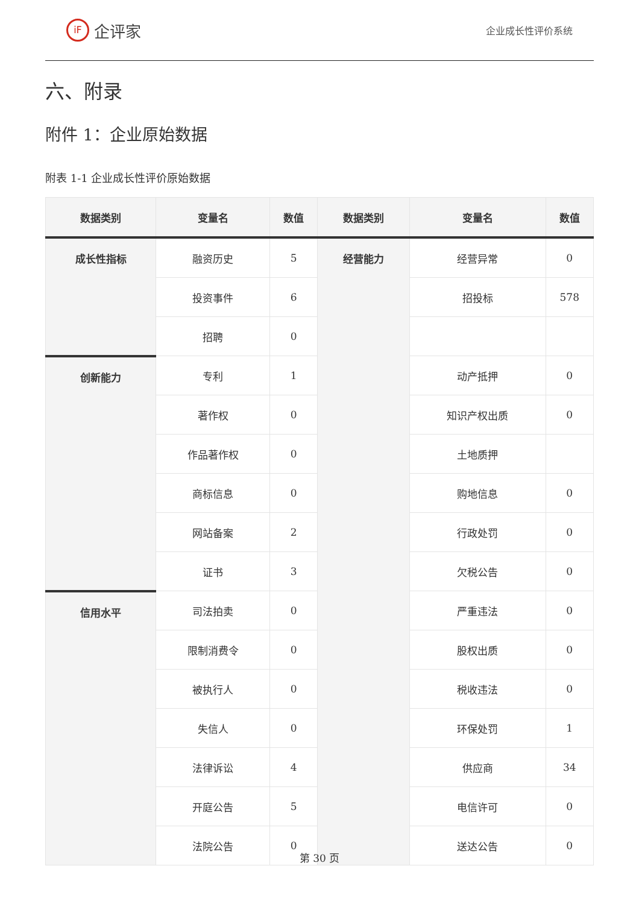iF 企评家
企业成长性评价系统
六、附录
附件 1：企业原始数据
附表 1-1 企业成长性评价原始数据
| 数据类别 | 变量名 | 数值 | 数据类别 | 变量名 | 数值 |
| --- | --- | --- | --- | --- | --- |
| 成长性指标 | 融资历史 | 5 | 经营能力 | 经营异常 | 0 |
| | 投资事件 | 6 | | 招投标 | 578 |
| | 招聘 | 0 | | | |
| 创新能力 | 专利 | 1 | | 动产抵押 | 0 |
| | 著作权 | 0 | | 知识产权出质 | 0 |
| | 作品著作权 | 0 | | 土地质押 | |
| | 商标信息 | 0 | | 购地信息 | 0 |
| | 网站备案 | 2 | | 行政处罚 | 0 |
| | 证书 | 3 | | 欠税公告 | 0 |
| 信用水平 | 司法拍卖 | 0 | | 严重违法 | 0 |
| | 限制消费令 | 0 | | 股权出质 | 0 |
| | 被执行人 | 0 | | 税收违法 | 0 |
| | 失信人 | 0 | | 环保处罚 | 1 |
| | 法律诉讼 | 4 | | 供应商 | 34 |
| | 开庭公告 | 5 | | 电信许可 | 0 |
| | 法院公告 | 0 | | 送达公告 | 0 |
第 30 页